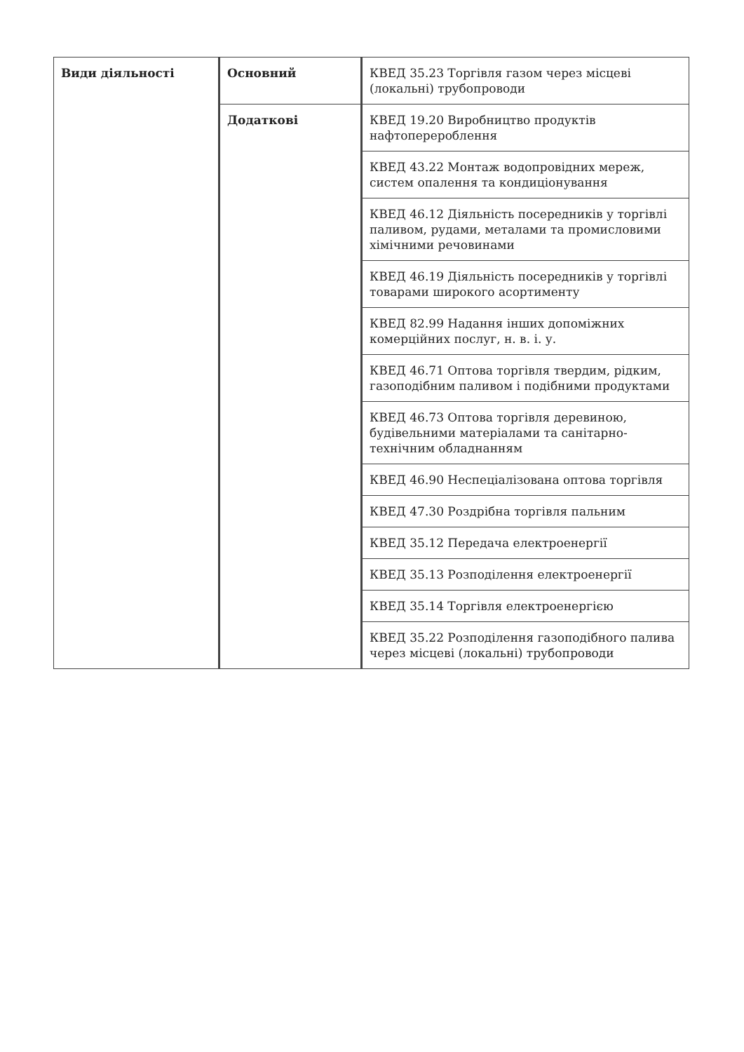| Види діяльності | Основний | КВЕД 35.23 Торгівля газом через місцеві (локальні) трубопроводи |
| | Додаткові | КВЕД 19.20 Виробництво продуктів нафтоперероблення |
| | | КВЕД 43.22 Монтаж водопровідних мереж, систем опалення та кондиціонування |
| | | КВЕД 46.12 Діяльність посередників у торгівлі паливом, рудами, металами та промисловими хімічними речовинами |
| | | КВЕД 46.19 Діяльність посередників у торгівлі товарами широкого асортименту |
| | | КВЕД 82.99 Надання інших допоміжних комерційних послуг, н. в. і. у. |
| | | КВЕД 46.71 Оптова торгівля твердим, рідким, газоподібним паливом і подібними продуктами |
| | | КВЕД 46.73 Оптова торгівля деревиною, будівельними матеріалами та санітарно-технічним обладнанням |
| | | КВЕД 46.90 Неспеціалізована оптова торгівля |
| | | КВЕД 47.30 Роздрібна торгівля пальним |
| | | КВЕД 35.12 Передача електроенергії |
| | | КВЕД 35.13 Розподілення електроенергії |
| | | КВЕД 35.14 Торгівля електроенергією |
| | | КВЕД 35.22 Розподілення газоподібного палива через місцеві (локальні) трубопроводи |